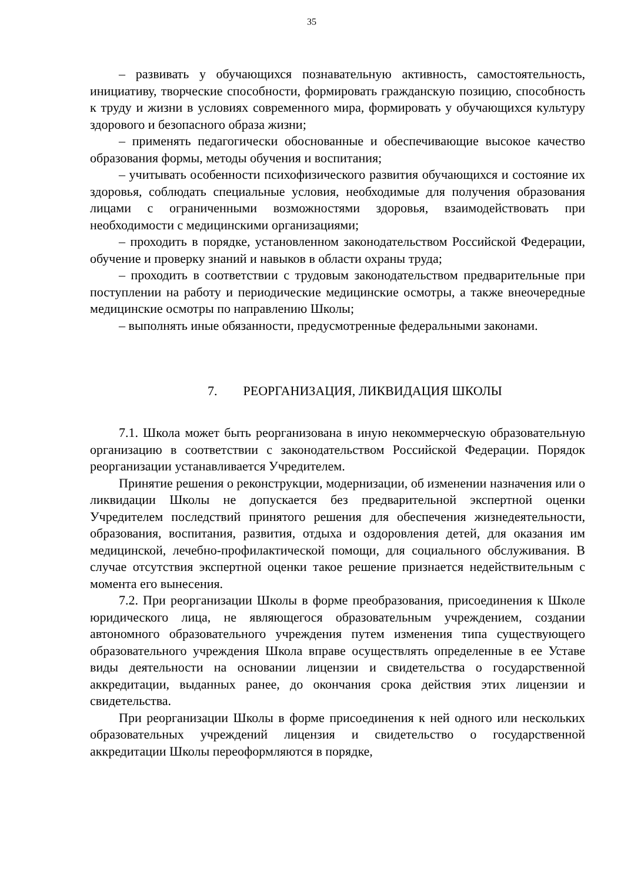35
– развивать у обучающихся познавательную активность, самостоятельность, инициативу, творческие способности, формировать гражданскую позицию, способность к труду и жизни в условиях современного мира, формировать у обучающихся культуру здорового и безопасного образа жизни;
– применять педагогически обоснованные и обеспечивающие высокое качество образования формы, методы обучения и воспитания;
– учитывать особенности психофизического развития обучающихся и состояние их здоровья, соблюдать специальные условия, необходимые для получения образования лицами с ограниченными возможностями здоровья, взаимодействовать при необходимости с медицинскими организациями;
– проходить в порядке, установленном законодательством Российской Федерации, обучение и проверку знаний и навыков в области охраны труда;
– проходить в соответствии с трудовым законодательством предварительные при поступлении на работу и периодические медицинские осмотры, а также внеочередные медицинские осмотры по направлению Школы;
– выполнять иные обязанности, предусмотренные федеральными законами.
7. РЕОРГАНИЗАЦИЯ, ЛИКВИДАЦИЯ ШКОЛЫ
7.1. Школа может быть реорганизована в иную некоммерческую образовательную организацию в соответствии с законодательством Российской Федерации. Порядок реорганизации устанавливается Учредителем.
Принятие решения о реконструкции, модернизации, об изменении назначения или о ликвидации Школы не допускается без предварительной экспертной оценки Учредителем последствий принятого решения для обеспечения жизнедеятельности, образования, воспитания, развития, отдыха и оздоровления детей, для оказания им медицинской, лечебно-профилактической помощи, для социального обслуживания. В случае отсутствия экспертной оценки такое решение признается недействительным с момента его вынесения.
7.2. При реорганизации Школы в форме преобразования, присоединения к Школе юридического лица, не являющегося образовательным учреждением, создании автономного образовательного учреждения путем изменения типа существующего образовательного учреждения Школа вправе осуществлять определенные в ее Уставе виды деятельности на основании лицензии и свидетельства о государственной аккредитации, выданных ранее, до окончания срока действия этих лицензии и свидетельства.
При реорганизации Школы в форме присоединения к ней одного или нескольких образовательных учреждений лицензия и свидетельство о государственной аккредитации Школы переоформляются в порядке,